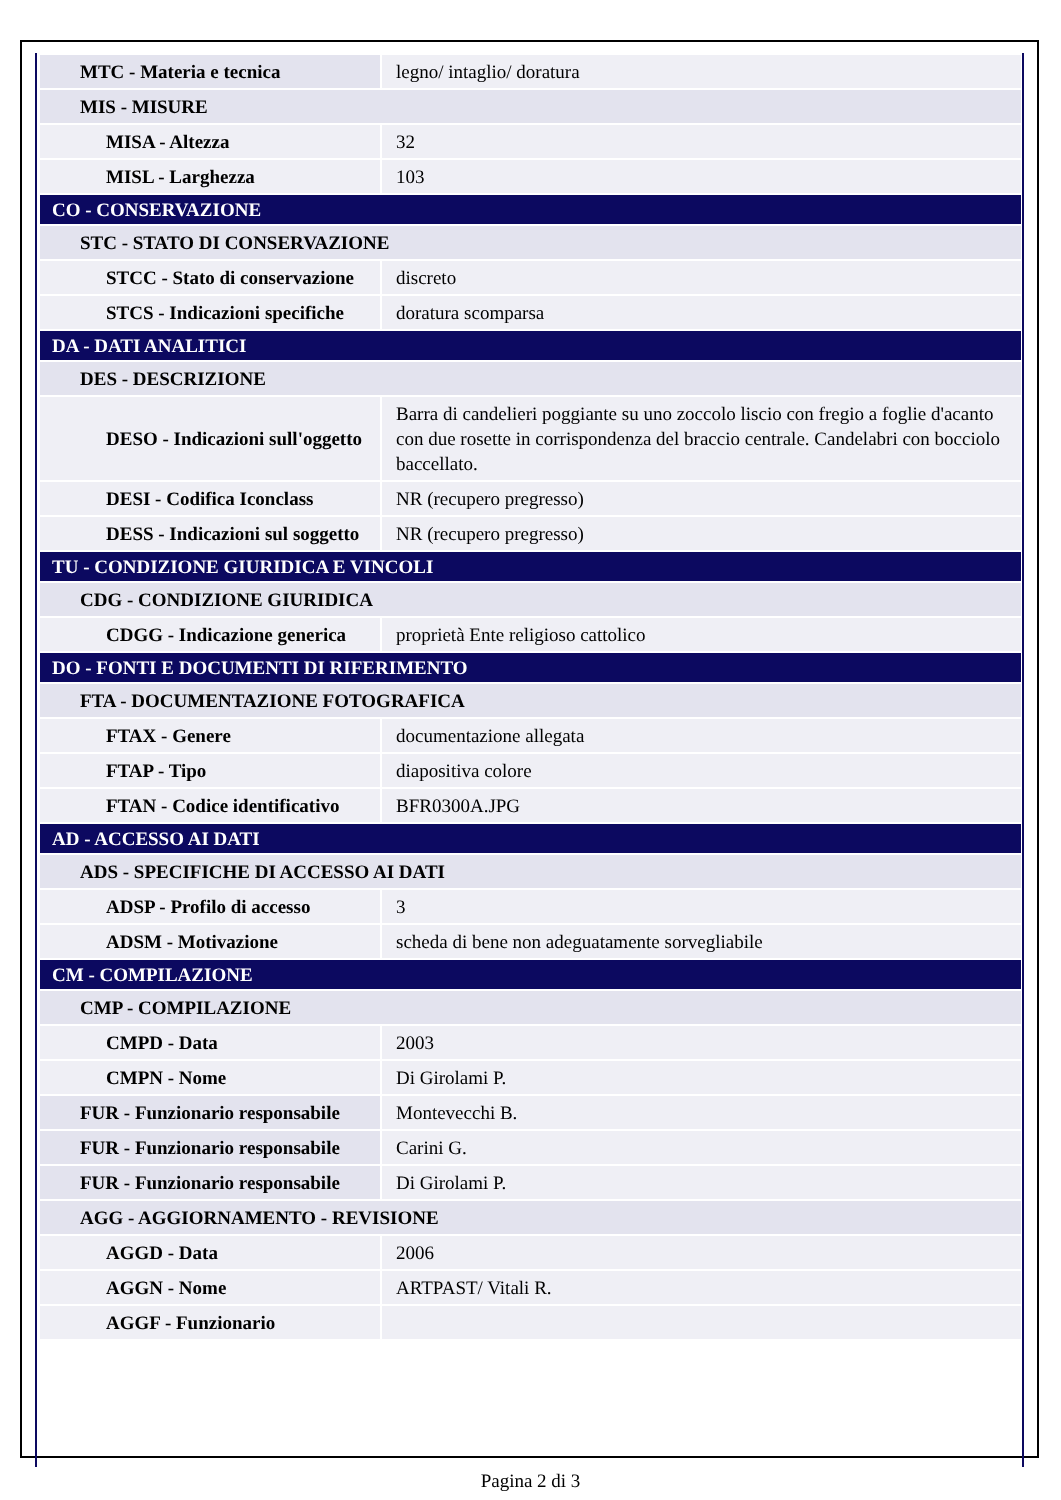| MTC - Materia e tecnica | legno/ intaglio/ doratura |
| MIS - MISURE | |
| MISA - Altezza | 32 |
| MISL - Larghezza | 103 |
| CO - CONSERVAZIONE | |
| STC - STATO DI CONSERVAZIONE | |
| STCC - Stato di conservazione | discreto |
| STCS - Indicazioni specifiche | doratura scomparsa |
| DA - DATI ANALITICI | |
| DES - DESCRIZIONE | |
| DESO - Indicazioni sull'oggetto | Barra di candelieri poggiante su uno zoccolo liscio con fregio a foglie d'acanto con due rosette in corrispondenza del braccio centrale. Candelabri con bocciolo baccellato. |
| DESI - Codifica Iconclass | NR (recupero pregresso) |
| DESS - Indicazioni sul soggetto | NR (recupero pregresso) |
| TU - CONDIZIONE GIURIDICA E VINCOLI | |
| CDG - CONDIZIONE GIURIDICA | |
| CDGG - Indicazione generica | proprietà Ente religioso cattolico |
| DO - FONTI E DOCUMENTI DI RIFERIMENTO | |
| FTA - DOCUMENTAZIONE FOTOGRAFICA | |
| FTAX - Genere | documentazione allegata |
| FTAP - Tipo | diapositiva colore |
| FTAN - Codice identificativo | BFR0300A.JPG |
| AD - ACCESSO AI DATI | |
| ADS - SPECIFICHE DI ACCESSO AI DATI | |
| ADSP - Profilo di accesso | 3 |
| ADSM - Motivazione | scheda di bene non adeguatamente sorvegliabile |
| CM - COMPILAZIONE | |
| CMP - COMPILAZIONE | |
| CMPD - Data | 2003 |
| CMPN - Nome | Di Girolami P. |
| FUR - Funzionario responsabile | Montevecchi B. |
| FUR - Funzionario responsabile | Carini G. |
| FUR - Funzionario responsabile | Di Girolami P. |
| AGG - AGGIORNAMENTO - REVISIONE | |
| AGGD - Data | 2006 |
| AGGN - Nome | ARTPAST/ Vitali R. |
| AGGF - Funzionario | |
Pagina 2 di 3